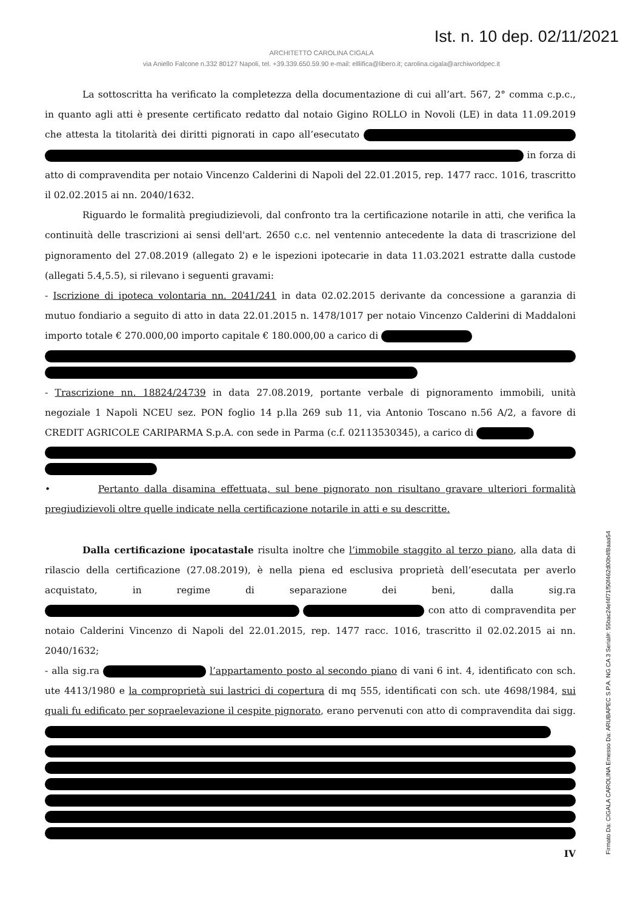Ist. n. 10 dep. 02/11/2021
ARCHITETTO CAROLINA CIGALA
via Aniello Falcone n.332 80127 Napoli, tel. +39.339.650.59.90 e-mail: elllifica@libero.it; carolina.cigala@archiworldpec.it
La sottoscritta ha verificato la completezza della documentazione di cui all’art. 567, 2° comma c.p.c., in quanto agli atti è presente certificato redatto dal notaio Gigino ROLLO in Novoli (LE) in data 11.09.2019 che attesta la titolarità dei diritti pignorati in capo all’esecutato in forza di atto di compravendita per notaio Vincenzo Calderini di Napoli del 22.01.2015, rep. 1477 racc. 1016, trascritto il 02.02.2015 ai nn. 2040/1632.
Riguardo le formalità pregiudizievoli, dal confronto tra la certificazione notarile in atti, che verifica la continuità delle trascrizioni ai sensi dell'art. 2650 c.c. nel ventennio antecedente la data di trascrizione del pignoramento del 27.08.2019 (allegato 2) e le ispezioni ipotecarie in data 11.03.2021 estratte dalla custode (allegati 5.4,5.5), si rilevano i seguenti gravami:
- Iscrizione di ipoteca volontaria nn. 2041/241 in data 02.02.2015 derivante da concessione a garanzia di mutuo fondiario a seguito di atto in data 22.01.2015 n. 1478/1017 per notaio Vincenzo Calderini di Maddaloni importo totale € 270.000,00 importo capitale € 180.000,00 a carico di
- Trascrizione nn. 18824/24739 in data 27.08.2019, portante verbale di pignoramento immobili, unità negoziale 1 Napoli NCEU sez. PON foglio 14 p.lla 269 sub 11, via Antonio Toscano n.56 A/2, a favore di CREDIT AGRICOLE CARIPARMA S.p.A. con sede in Parma (c.f. 02113530345), a carico di
• Pertanto dalla disamina effettuata, sul bene pignorato non risultano gravare ulteriori formalità pregiudizievoli oltre quelle indicate nella certificazione notarile in atti e su descritte.
Dalla certificazione ipocatastale risulta inoltre che l’immobile staggito al terzo piano, alla data di rilascio della certificazione (27.08.2019), è nella piena ed esclusiva proprietà dell’esecutata per averlo acquistato, in regime di separazione dei beni, dalla sig.ra con atto di compravendita per notaio Calderini Vincenzo di Napoli del 22.01.2015, rep. 1477 racc. 1016, trascritto il 02.02.2015 ai nn. 2040/1632;
- alla sig.ra l’appartamento posto al secondo piano di vani 6 int. 4, identificato con sch. ute 4413/1980 e la comproprietà sui lastrici di copertura di mq 555, identificati con sch. ute 4698/1984, sui quali fu edificato per sopraelevazione il cespite pignorato, erano pervenuti con atto di compravendita dai sigg.
IV
Firmato Da: CIGALA CAROLINA Emesso Da: ARUBAPEC S.P.A. NG CA 3 Serial#: 55bac24ef4f71f50f462d00b4f8aaa54